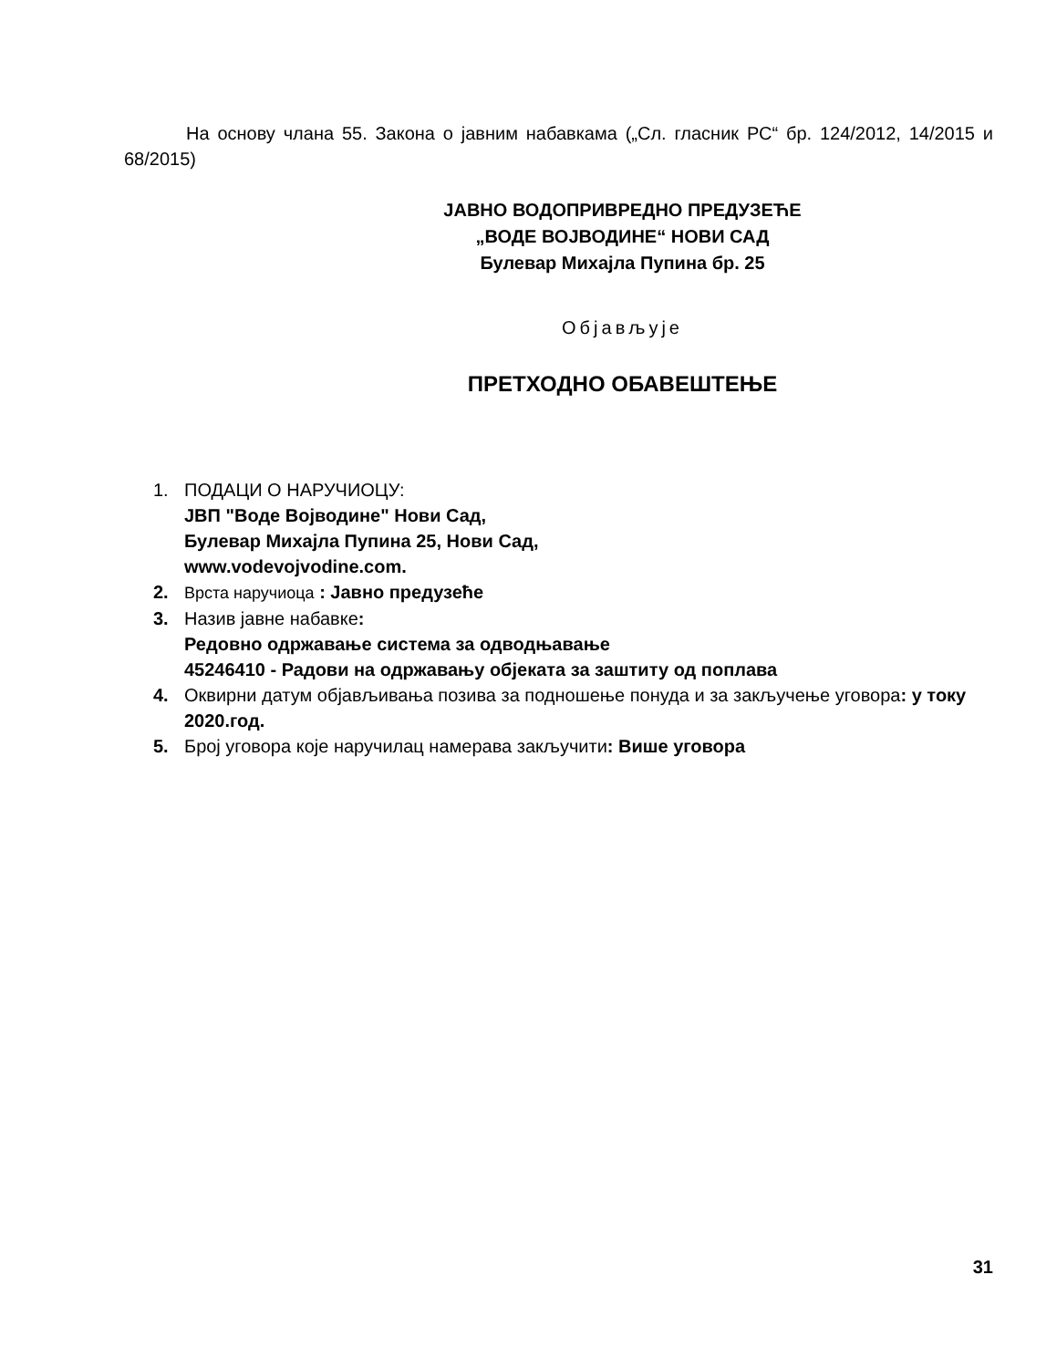На основу члана 55. Закона о јавним набавкама („Сл. гласник РС“ бр. 124/2012, 14/2015 и 68/2015)
ЈАВНО ВОДОПРИВРЕДНО ПРЕДУЗЕЋЕ
„ВОДЕ ВОЈВОДИНЕ“ НОВИ САД
Булевар Михајла Пупина бр. 25
Објављује
ПРЕТХОДНО ОБАВЕШТЕЊЕ
1. ПОДАЦИ О НАРУЧИОЦУ:
ЈВП "Воде Војводине" Нови Сад,
Булевар Михајла Пупина 25, Нови Сад,
www.vodevojvodine.com.
2. Врста наручиоца : Јавно предузеће
3. Назив јавне набавке:
Редовно одржавање система за одводњавање
45246410 - Радови на одржавању објеката за заштиту од поплава
4. Оквирни датум објављивања позива за подношење понуда и за закључење уговора: у току 2020.год.
5. Број уговора које наручилац намерава закључити: Више уговора
31